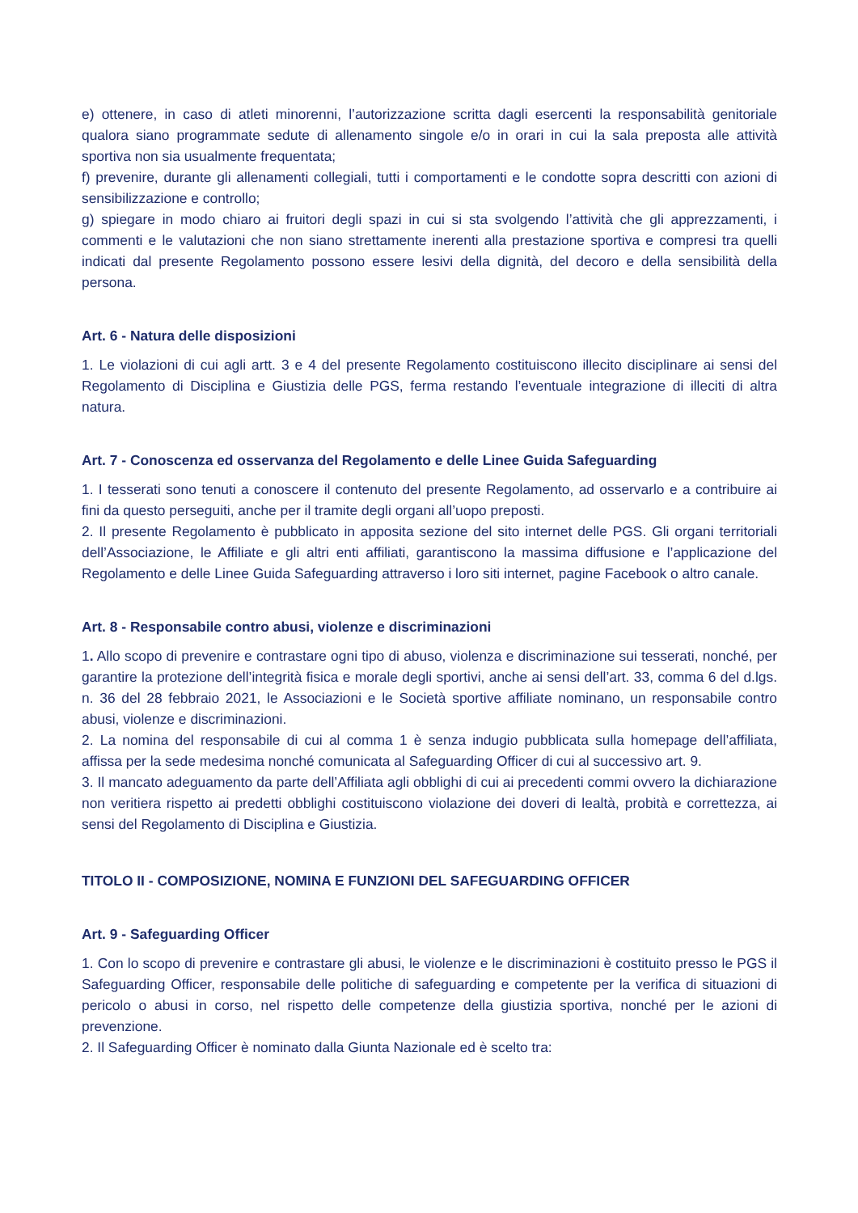e) ottenere, in caso di atleti minorenni, l’autorizzazione scritta dagli esercenti la responsabilità genitoriale qualora siano programmate sedute di allenamento singole e/o in orari in cui la sala preposta alle attività sportiva non sia usualmente frequentata;
f) prevenire, durante gli allenamenti collegiali, tutti i comportamenti e le condotte sopra descritti con azioni di sensibilizzazione e controllo;
g) spiegare in modo chiaro ai fruitori degli spazi in cui si sta svolgendo l’attività che gli apprezzamenti, i commenti e le valutazioni che non siano strettamente inerenti alla prestazione sportiva e compresi tra quelli indicati dal presente Regolamento possono essere lesivi della dignità, del decoro e della sensibilità della persona.
Art. 6 - Natura delle disposizioni
1. Le violazioni di cui agli artt. 3 e 4 del presente Regolamento costituiscono illecito disciplinare ai sensi del Regolamento di Disciplina e Giustizia delle PGS, ferma restando l’eventuale integrazione di illeciti di altra natura.
Art. 7 - Conoscenza ed osservanza del Regolamento e delle Linee Guida Safeguarding
1. I tesserati sono tenuti a conoscere il contenuto del presente Regolamento, ad osservarlo e a contribuire ai fini da questo perseguiti, anche per il tramite degli organi all’uopo preposti.
2. Il presente Regolamento è pubblicato in apposita sezione del sito internet delle PGS. Gli organi territoriali dell’Associazione, le Affiliate e gli altri enti affiliati, garantiscono la massima diffusione e l’applicazione del Regolamento e delle Linee Guida Safeguarding attraverso i loro siti internet, pagine Facebook o altro canale.
Art. 8 - Responsabile contro abusi, violenze e discriminazioni
1. Allo scopo di prevenire e contrastare ogni tipo di abuso, violenza e discriminazione sui tesserati, nonché, per garantire la protezione dell’integrità fisica e morale degli sportivi, anche ai sensi dell’art. 33, comma 6 del d.lgs. n. 36 del 28 febbraio 2021, le Associazioni e le Società sportive affiliate nominano, un responsabile contro abusi, violenze e discriminazioni.
2. La nomina del responsabile di cui al comma 1 è senza indugio pubblicata sulla homepage dell’affiliata, affissa per la sede medesima nonché comunicata al Safeguarding Officer di cui al successivo art. 9.
3. Il mancato adeguamento da parte dell’Affiliata agli obblighi di cui ai precedenti commi ovvero la dichiarazione non veritiera rispetto ai predetti obblighi costituiscono violazione dei doveri di lealtà, probità e correttezza, ai sensi del Regolamento di Disciplina e Giustizia.
TITOLO II - COMPOSIZIONE, NOMINA E FUNZIONI DEL SAFEGUARDING OFFICER
Art. 9 - Safeguarding Officer
1. Con lo scopo di prevenire e contrastare gli abusi, le violenze e le discriminazioni è costituito presso le PGS il Safeguarding Officer, responsabile delle politiche di safeguarding e competente per la verifica di situazioni di pericolo o abusi in corso, nel rispetto delle competenze della giustizia sportiva, nonché per le azioni di prevenzione.
2. Il Safeguarding Officer è nominato dalla Giunta Nazionale ed è scelto tra: